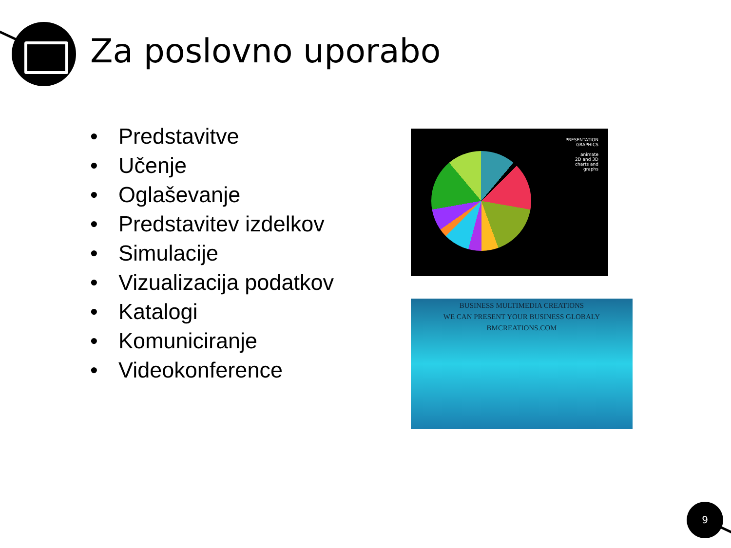Za poslovno uporabo
• Predstavitve
• Učenje
• Oglaševanje
• Predstavitev izdelkov
• Simulacije
• Vizualizacija podatkov
• Katalogi
• Komuniciranje
• Videokonference
PRESENTATION
GRAPHICS
animate
2D and 3D
charts and
graphs
BUSINESS MULTIMEDIA CREATIONS
WE CAN PRESENT YOUR BUSINESS GLOBALY
BMCREATIONS.COM
9